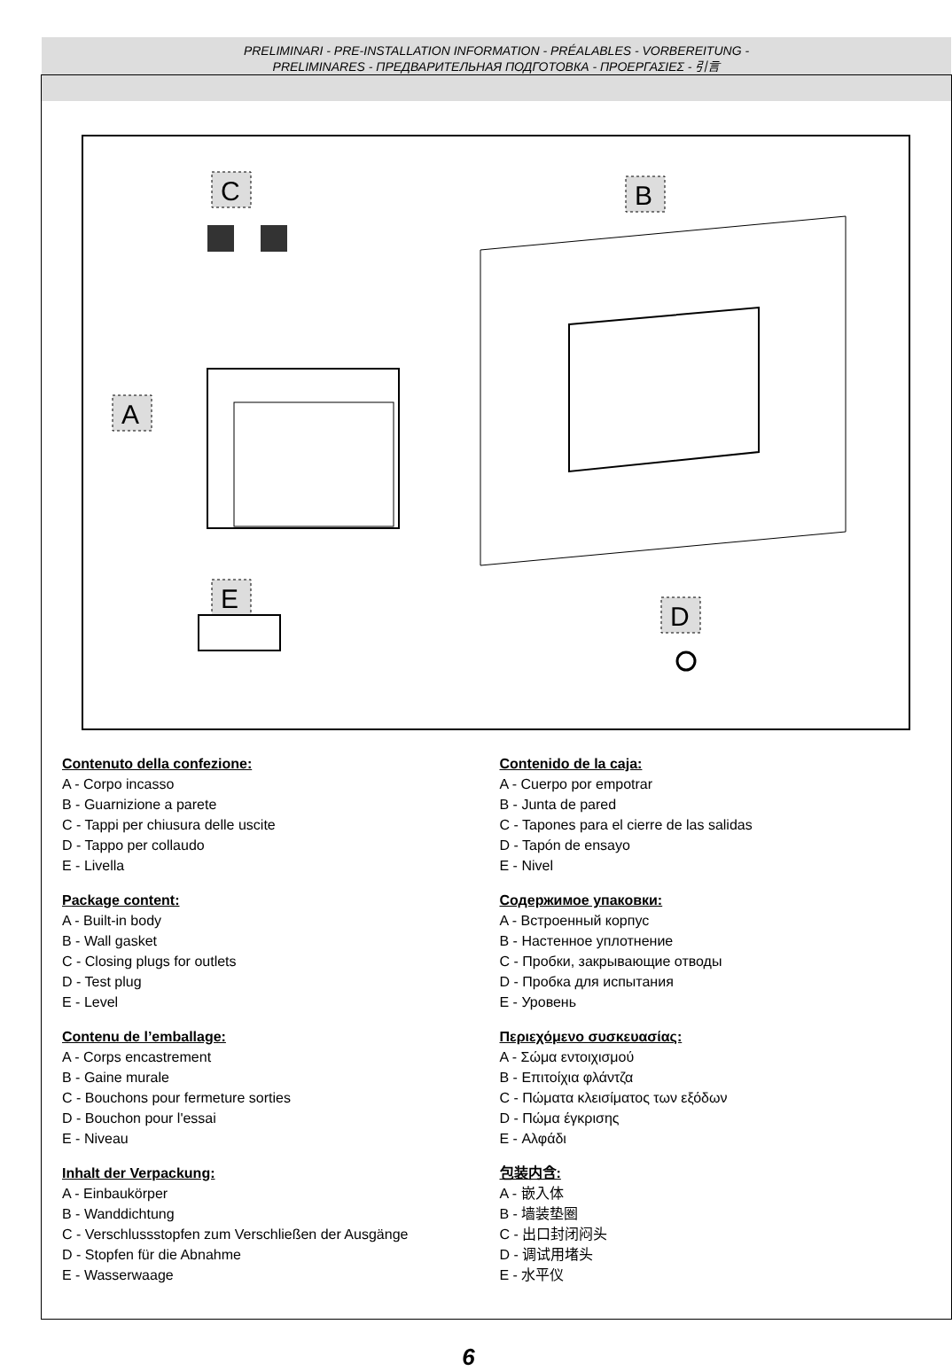PRELIMINARI - PRE-INSTALLATION INFORMATION - PRÉALABLES - VORBEREITUNG -
PRELIMINARES - ПРЕДВАРИТЕЛЬНАЯ ПОДГОТОВКА - ΠΡΟΕΡΓΑΣΙΕΣ - 引言
C
B
A
E
D
Contenuto della confezione:
A - Corpo incasso
B - Guarnizione a parete
C - Tappi per chiusura delle uscite
D - Tappo per collaudo
E - Livella
Package content:
A - Built-in body
B - Wall gasket
C - Closing plugs for outlets
D - Test plug
E - Level
Contenu de l’emballage:
A - Corps encastrement
B - Gaine murale
C - Bouchons pour fermeture sorties
D - Bouchon pour l'essai
E - Niveau
Inhalt der Verpackung:
A - Einbaukörper
B - Wanddichtung
C - Verschlussstopfen zum Verschließen der Ausgänge
D - Stopfen für die Abnahme
E - Wasserwaage
Contenido de la caja:
A - Cuerpo por empotrar
B - Junta de pared
C - Tapones para el cierre de las salidas
D - Tapón de ensayo
E - Nivel
Содержимое упаковки:
A - Встроенный корпус
B - Настенное уплотнение
C - Пробки, закрывающие отводы
D - Пробка для испытания
E - Уровень
Περιεχόμενο συσκευασίας:
A - Σώμα εντοιχισμού
B - Επιτοίχια φλάντζα
C - Πώματα κλεισίματος των εξόδων
D - Πώμα έγκρισης
E - Αλφάδι
包装内含:
A - 嵌入体
B - 墙装垫圈
C - 出口封闭闷头
D - 调试用堵头
E - 水平仪
6